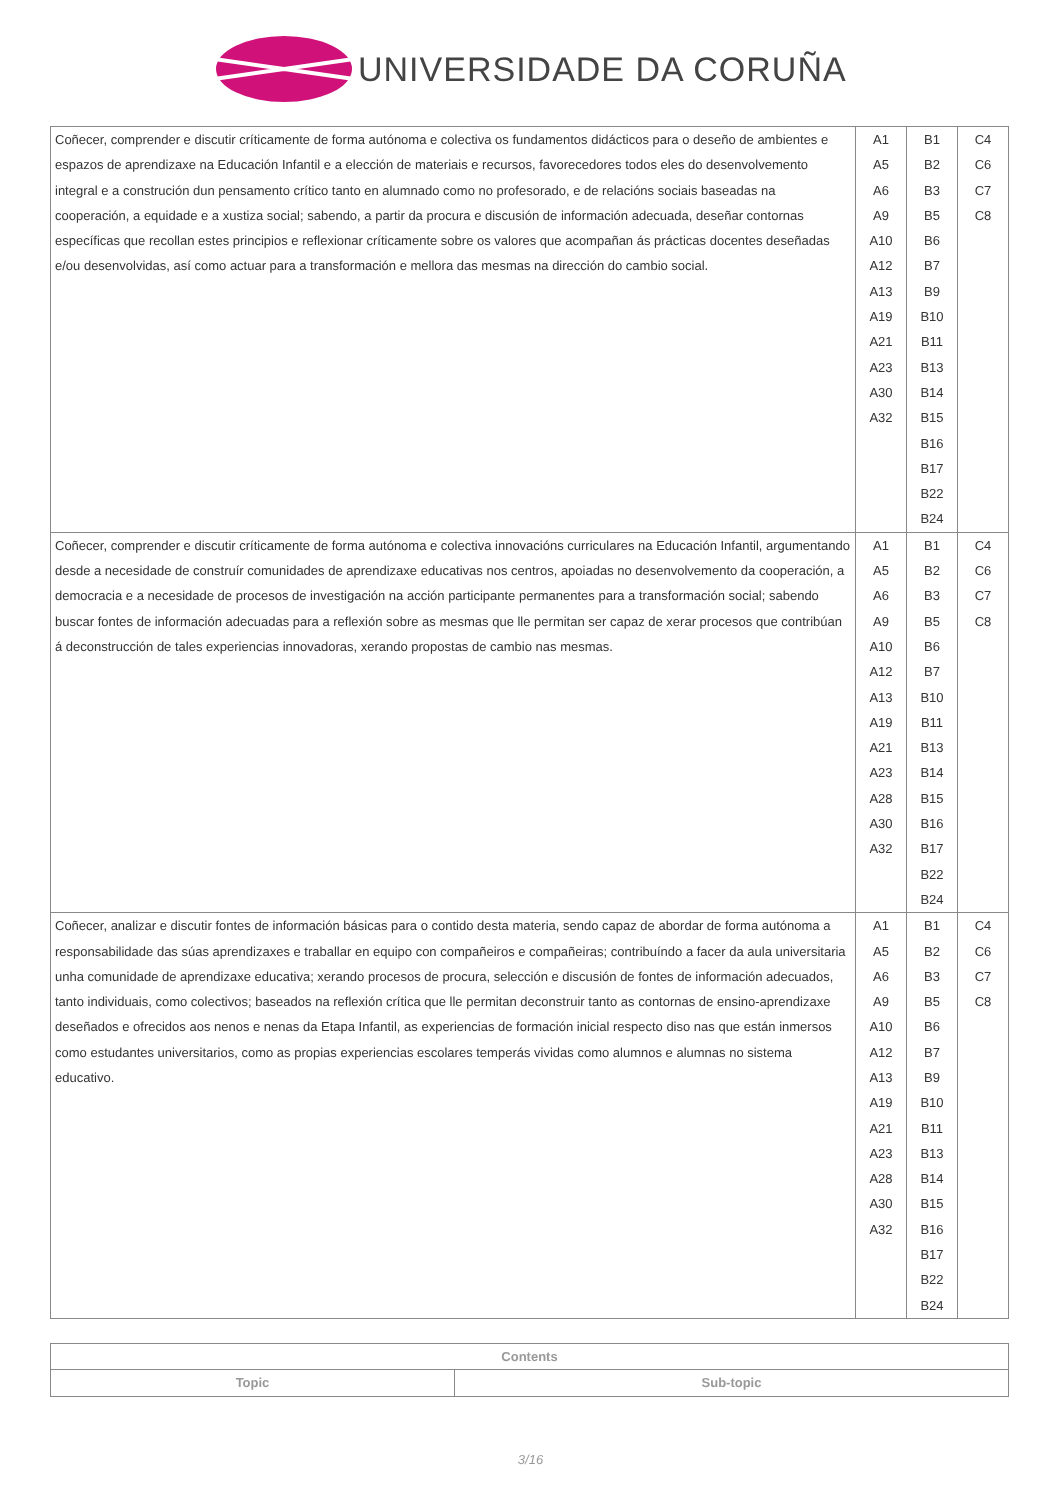UNIVERSIDADE DA CORUÑA
| Coñecer, comprender e discutir críticamente de forma autónoma e colectiva os fundamentos didácticos para o deseño de ambientes e espazos de aprendizaxe na Educación Infantil e a elección de materiais e recursos, favorecedores todos eles do desenvolvemento integral e a construción dun pensamento crítico tanto en alumnado como no profesorado, e de relacións sociais baseadas na cooperación, a equidade e a xustiza social; sabendo, a partir da procura e discusión de información adecuada, deseñar contornas específicas que recollan estes principios e reflexionar críticamente sobre os valores que acompañan ás prácticas docentes deseñadas e/ou desenvolvidas, así como actuar para a transformación e mellora das mesmas na dirección do cambio social. | A1 A5 A6 A9 A10 A12 A13 A19 A21 A23 A30 A32 | B1 B2 B3 B5 B6 B7 B9 B10 B11 B13 B14 B15 B16 B17 B22 B24 | C4 C6 C7 C8 |
| Coñecer, comprender e discutir críticamente de forma autónoma e colectiva innovacións curriculares na Educación Infantil, argumentando desde a necesidade de construír comunidades de aprendizaxe educativas nos centros, apoiadas no desenvolvemento da cooperación, a democracia e a necesidade de procesos de investigación na acción participante permanentes para a transformación social; sabendo buscar fontes de información adecuadas para a reflexión sobre as mesmas que lle permitan ser capaz de xerar procesos que contribúan á deconstrucción de tales experiencias innovadoras, xerando propostas de cambio nas mesmas. | A1 A5 A6 A9 A10 A12 A13 A19 A21 A23 A28 A30 A32 | B1 B2 B3 B5 B6 B7 B10 B11 B13 B14 B15 B16 B17 B22 B24 | C4 C6 C7 C8 |
| Coñecer, analizar e discutir fontes de información básicas para o contido desta materia, sendo capaz de abordar de forma autónoma a responsabilidade das súas aprendizaxes e traballar en equipo con compañeiros e compañeiras; contribuíndo a facer da aula universitaria unha comunidade de aprendizaxe educativa; xerando procesos de procura, selección e discusión de fontes de información adecuados, tanto individuais, como colectivos; baseados na reflexión crítica que lle permitan deconstruir tanto as contornas de ensino-aprendizaxe deseñados e ofrecidos aos nenos e nenas da Etapa Infantil, as experiencias de formación inicial respecto diso nas que están inmersos como estudantes universitarios, como as propias experiencias escolares temperás vividas como alumnos e alumnas no sistema educativo. | A1 A5 A6 A9 A10 A12 A13 A19 A21 A23 A28 A30 A32 | B1 B2 B3 B5 B6 B7 B9 B10 B11 B13 B14 B15 B16 B17 B22 B24 | C4 C6 C7 C8 |
| Contents | |
| --- | --- |
| Topic | Sub-topic |
3/16